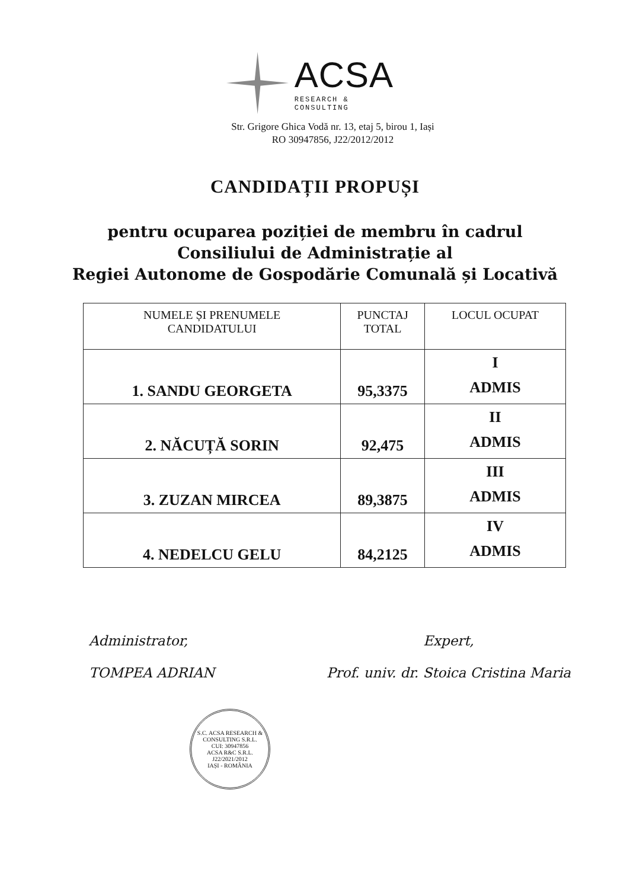ACSA
RESEARCH & CONSULTING
Str. Grigore Ghica Vodă nr. 13, etaj 5, birou 1, Iași
RO 30947856, J22/2012/2012
CANDIDAȚII PROPUȘI
pentru ocuparea poziției de membru în cadrul
Consiliului de Administrație al
Regiei Autonome de Gospodărie Comunală și Locativă
| NUMELE ȘI PRENUMELE CANDIDATULUI | PUNCTAJ TOTAL | LOCUL OCUPAT |
| --- | --- | --- |
| 1. SANDU GEORGETA | 95,3375 | I ADMIS |
| 2. NĂCUȚĂ SORIN | 92,475 | II ADMIS |
| 3. ZUZAN MIRCEA | 89,3875 | III ADMIS |
| 4. NEDELCU GELU | 84,2125 | IV ADMIS |
Administrator,
TOMPEA ADRIAN
Expert,
Prof. univ. dr. Stoica Cristina Maria
S.C. ACSA RESEARCH & CONSULTING S.R.L.
CUI: 30947856
ACSA R&C S.R.L.
J22/2021/2012
IAȘI - ROMÂNIA